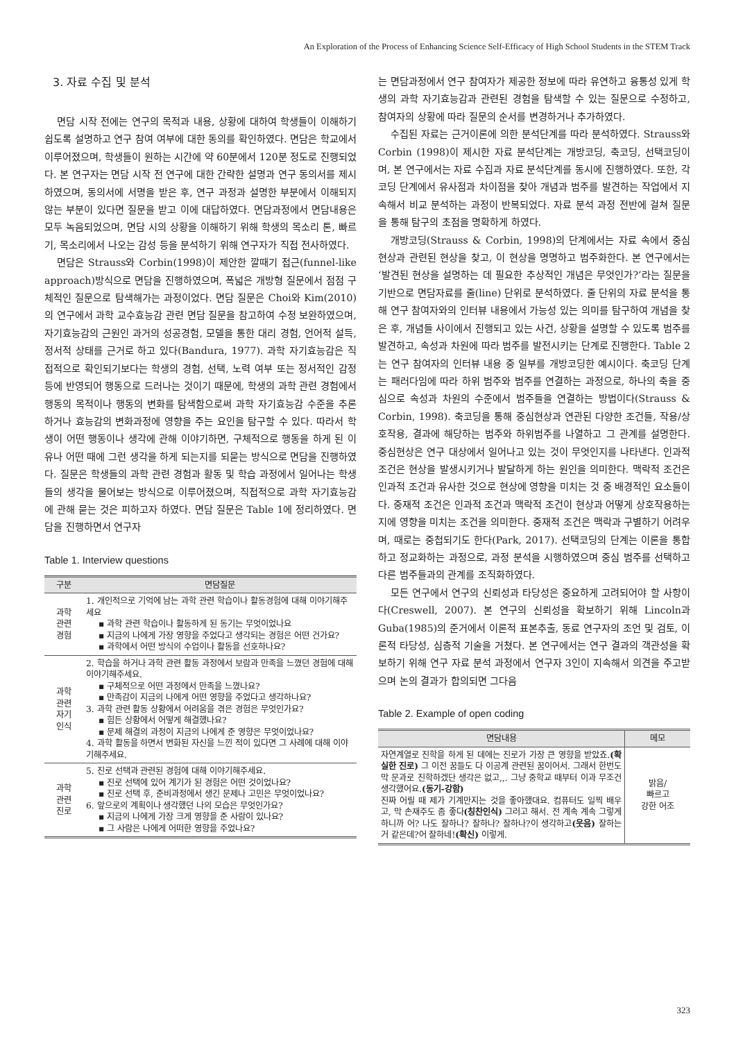An Exploration of the Process of Enhancing Science Self-Efficacy of High School Students in the STEM Track
3. 자료 수집 및 분석
면담 시작 전에는 연구의 목적과 내용, 상황에 대하여 학생들이 이해하기 쉽도록 설명하고 연구 참여 여부에 대한 동의를 확인하였다. 면담은 학교에서 이루어졌으며, 학생들이 원하는 시간에 약 60분에서 120분 정도로 진행되었다. 본 연구자는 면담 시작 전 연구에 대한 간략한 설명과 연구 동의서를 제시하였으며, 동의서에 서명을 받은 후, 연구 과정과 설명한 부분에서 이해되지 않는 부분이 있다면 질문을 받고 이에 대답하였다. 면담과정에서 면담내용은 모두 녹음되었으며, 면담 시의 상황을 이해하기 위해 학생의 목소리 톤, 빠르기, 목소리에서 나오는 감성 등을 분석하기 위해 연구자가 직접 전사하였다.
면담은 Strauss와 Corbin(1998)이 제안한 깔때기 접근(funnel-like approach)방식으로 면담을 진행하였으며, 폭넓은 개방형 질문에서 점점 구체적인 질문으로 탐색해가는 과정이었다. 면담 질문은 Choi와 Kim(2010)의 연구에서 과학 교수효능감 관련 면담 질문을 참고하여 수정 보완하였으며, 자기효능감의 근원인 과거의 성공경험, 모델을 통한 대리 경험, 언어적 설득, 정서적 상태를 근거로 하고 있다(Bandura, 1977). 과학 자기효능감은 직접적으로 확인되기보다는 학생의 경험, 선택, 노력 여부 또는 정서적인 감정 등에 반영되어 행동으로 드러나는 것이기 때문에, 학생의 과학 관련 경험에서 행동의 목적이나 행동의 변화를 탐색함으로써 과학 자기효능감 수준을 추론하거나 효능감의 변화과정에 영향을 주는 요인을 탐구할 수 있다. 따라서 학생이 어떤 행동이나 생각에 관해 이야기하면, 구체적으로 행동을 하게 된 이유나 어떤 때에 그런 생각을 하게 되는지를 되묻는 방식으로 면담을 진행하였다. 질문은 학생들의 과학 관련 경험과 활동 및 학습 과정에서 일어나는 학생들의 생각을 물어보는 방식으로 이루어졌으며, 직접적으로 과학 자기효능감에 관해 묻는 것은 피하고자 하였다. 면담 질문은 Table 1에 정리하였다. 면담을 진행하면서 연구자
Table 1. Interview questions
| 구분 | 면담질문 |
| --- | --- |
| 과학 관련 경험 | 1. 개인적으로 기억에 남는 과학 관련 학습이나 활동경험에 대해 이야기해주세요 ▪ 과학 관련 학습이나 활동하게 된 동기는 무엇이었나요 ▪ 지금의 나에게 가장 영향을 주었다고 생각되는 경험은 어떤 건가요? ▪ 과학에서 어떤 방식의 수업이나 활동을 선호하나요? |
| 과학 관련 자기 인식 | 2. 학습을 하거나 과학 관련 활동 과정에서 보람과 만족을 느꼈던 경험에 대해 이야기해주세요. ▪ 구체적으로 어떤 과정에서 만족을 느꼈나요? ▪ 만족감이 지금의 나에게 어떤 영향을 주었다고 생각하나요? 3. 과학 관련 활동 상황에서 어려움을 겪은 경험은 무엇인가요? ▪ 힘든 상황에서 어떻게 해결했나요? ▪ 문제 해결의 과정이 지금의 나에게 준 영향은 무엇이었나요? 4. 과학 활동을 하면서 변화된 자신을 느낀 적이 있다면 그 사례에 대해 이야기해주세요. |
| 과학 관련 진로 | 5. 진로 선택과 관련된 경험에 대해 이야기해주세요. ▪ 진로 선택에 있어 계기가 된 경험은 어떤 것이었나요? ▪ 진로 선택 후, 준비과정에서 생긴 문제나 고민은 무엇이었나요? 6. 앞으로의 계획이나 생각했던 나의 모습은 무엇인가요? ▪ 지금의 나에게 가장 크게 영향을 준 사람이 있나요? ▪ 그 사람은 나에게 어떠한 영향을 주었나요? |
는 면담과정에서 연구 참여자가 제공한 정보에 따라 유연하고 융통성 있게 학생의 과학 자기효능감과 관련된 경험을 탐색할 수 있는 질문으로 수정하고, 참여자의 상황에 따라 질문의 순서를 변경하거나 추가하였다.
수집된 자료는 근거이론에 의한 분석단계를 따라 분석하였다. Strauss와 Corbin (1998)이 제시한 자료 분석단계는 개방코딩, 축코딩, 선택코딩이며, 본 연구에서는 자료 수집과 자료 분석단계를 동시에 진행하였다. 또한, 각 코딩 단계에서 유사점과 차이점을 찾아 개념과 범주를 발견하는 작업에서 지속해서 비교 분석하는 과정이 반복되었다. 자료 분석 과정 전반에 걸쳐 질문을 통해 탐구의 초점을 명확하게 하였다.
개방코딩(Strauss & Corbin, 1998)의 단계에서는 자료 속에서 중심 현상과 관련된 현상을 찾고, 이 현상을 명명하고 범주화한다. 본 연구에서는 ‘발견된 현상을 설명하는 데 필요한 추상적인 개념은 무엇인가?’라는 질문을 기반으로 면담자료를 줄(line) 단위로 분석하였다. 줄 단위의 자료 분석을 통해 연구 참여자와의 인터뷰 내용에서 가능성 있는 의미를 탐구하여 개념을 찾은 후, 개념들 사이에서 진행되고 있는 사건, 상황을 설명할 수 있도록 범주를 발견하고, 속성과 차원에 따라 범주를 발전시키는 단계로 진행한다. Table 2는 연구 참여자의 인터뷰 내용 중 일부를 개방코딩한 예시이다. 축코딩 단계는 패러다임에 따라 하위 범주와 범주를 연결하는 과정으로, 하나의 축을 중심으로 속성과 차원의 수준에서 범주들을 연결하는 방법이다(Strauss & Corbin, 1998). 축코딩을 통해 중심현상과 연관된 다양한 조건들, 작용/상호작용, 결과에 해당하는 범주와 하위범주를 나열하고 그 관계를 설명한다. 중심현상은 연구 대상에서 일어나고 있는 것이 무엇인지를 나타낸다. 인과적 조건은 현상을 발생시키거나 발달하게 하는 원인을 의미한다. 맥락적 조건은 인과적 조건과 유사한 것으로 현상에 영향을 미치는 것 중 배경적인 요소들이다. 중재적 조건은 인과적 조건과 맥락적 조건이 현상과 어떻게 상호작용하는지에 영향을 미치는 조건을 의미한다. 중재적 조건은 맥락과 구별하기 어려우며, 때로는 중첩되기도 한다(Park, 2017). 선택코딩의 단계는 이론을 통합하고 정교화하는 과정으로, 과정 분석을 시행하였으며 중심 범주를 선택하고 다른 범주들과의 관계를 조직화하였다.
모든 연구에서 연구의 신뢰성과 타당성은 중요하게 고려되어야 할 사항이다(Creswell, 2007). 본 연구의 신뢰성을 확보하기 위해 Lincoln과 Guba(1985)의 준거에서 이론적 표본추출, 동료 연구자의 조언 및 검토, 이론적 타당성, 심층적 기술을 거쳤다. 본 연구에서는 연구 결과의 객관성을 확보하기 위해 연구 자료 분석 과정에서 연구자 3인이 지속해서 의견을 주고받으며 논의 결과가 합의되면 그다음
Table 2. Example of open coding
| 면담내용 | 메모 |
| --- | --- |
| 자연계열로 진학을 하게 된 데에는 진로가 가장 큰 영향을 받았죠. (확실한 진로) 그 이전 꿈들도 다 이공계 관련된 꿈이어서. 그래서 한번도 막 문과로 진학하겠단 생각은 없고,,. 그냥 중학교 때부터 이과 무조건 생각했어요. (동기-강함) 진짜 어릴 때 제가 기계만지는 것을 좋아했대요. 컴퓨터도 일찍 배우고, 막 손재주도 좀 좋다 (칭찬인식) 그러고 해서. 전 계속 계속 그렇게 하니까 어? 나도 잘하나? 잘하나? 잘하나?이 생각하고 (웃음) 잘하는거 같은데?어 잘하네! (확신) 이렇게. | 밝음/ 빠르고 강한 어조 |
323